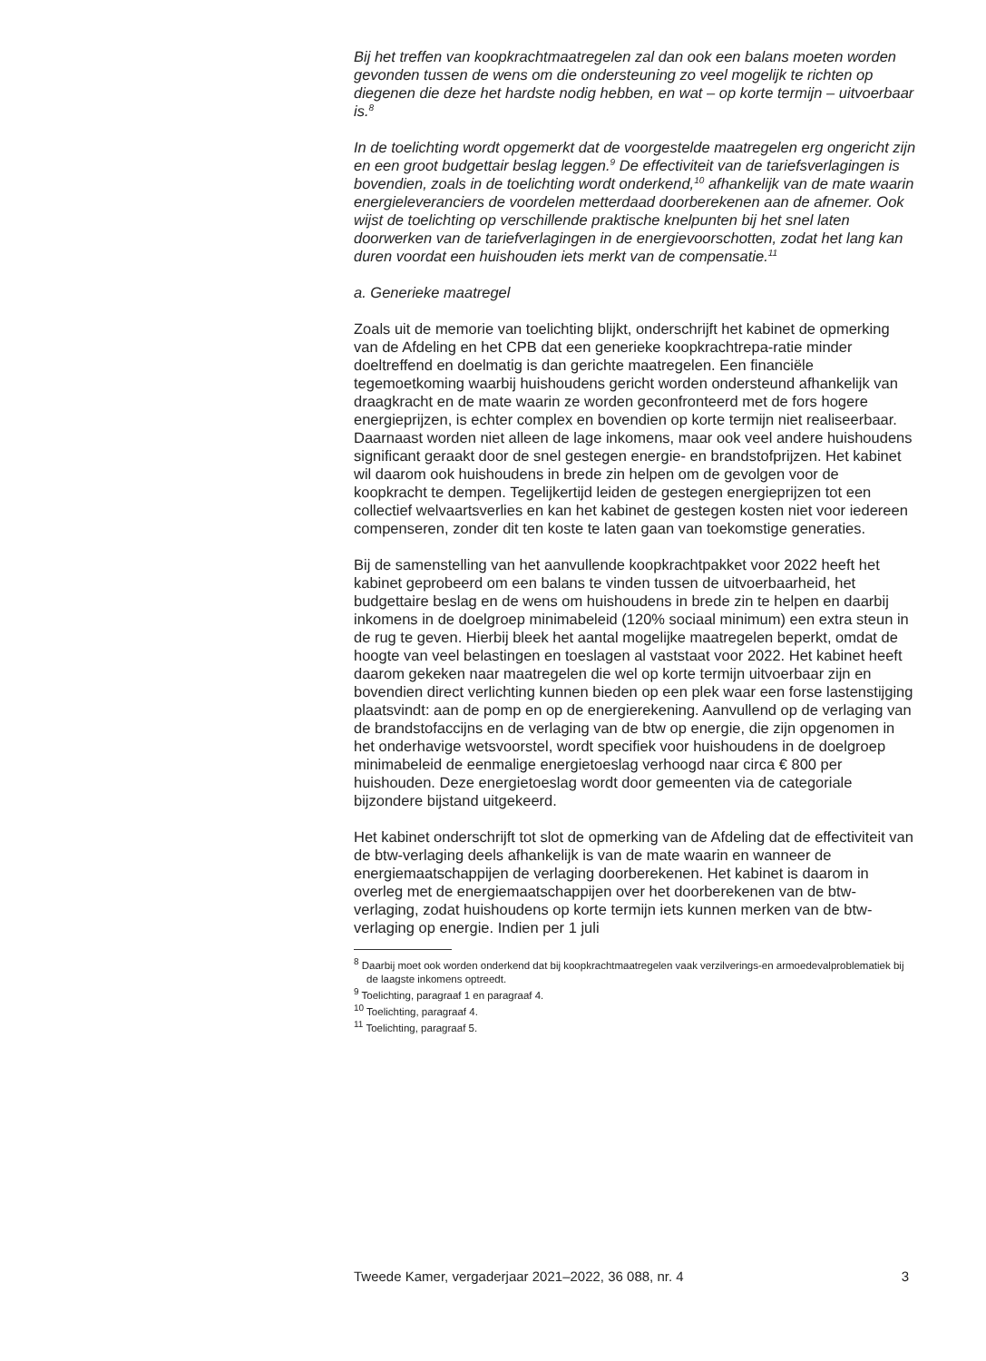Bij het treffen van koopkrachtmaatregelen zal dan ook een balans moeten worden gevonden tussen de wens om die ondersteuning zo veel mogelijk te richten op diegenen die deze het hardste nodig hebben, en wat – op korte termijn – uitvoerbaar is.<sup>8</sup>
In de toelichting wordt opgemerkt dat de voorgestelde maatregelen erg ongericht zijn en een groot budgettair beslag leggen.<sup>9</sup> De effectiviteit van de tariefsverlagingen is bovendien, zoals in de toelichting wordt onderkend,<sup>10</sup> afhankelijk van de mate waarin energieleveranciers de voordelen metterdaad doorberekenen aan de afnemer. Ook wijst de toelichting op verschillende praktische knelpunten bij het snel laten doorwerken van de tariefverlagingen in de energievoorschotten, zodat het lang kan duren voordat een huishouden iets merkt van de compensatie.<sup>11</sup>
a. Generieke maatregel
Zoals uit de memorie van toelichting blijkt, onderschrijft het kabinet de opmerking van de Afdeling en het CPB dat een generieke koopkrachtrepa-ratie minder doeltreffend en doelmatig is dan gerichte maatregelen. Een financiële tegemoetkoming waarbij huishoudens gericht worden ondersteund afhankelijk van draagkracht en de mate waarin ze worden geconfronteerd met de fors hogere energieprijzen, is echter complex en bovendien op korte termijn niet realiseerbaar. Daarnaast worden niet alleen de lage inkomens, maar ook veel andere huishoudens significant geraakt door de snel gestegen energie- en brandstofprijzen. Het kabinet wil daarom ook huishoudens in brede zin helpen om de gevolgen voor de koopkracht te dempen. Tegelijkertijd leiden de gestegen energieprijzen tot een collectief welvaartsverlies en kan het kabinet de gestegen kosten niet voor iedereen compenseren, zonder dit ten koste te laten gaan van toekomstige generaties.
Bij de samenstelling van het aanvullende koopkrachtpakket voor 2022 heeft het kabinet geprobeerd om een balans te vinden tussen de uitvoerbaarheid, het budgettaire beslag en de wens om huishoudens in brede zin te helpen en daarbij inkomens in de doelgroep minimabeleid (120% sociaal minimum) een extra steun in de rug te geven. Hierbij bleek het aantal mogelijke maatregelen beperkt, omdat de hoogte van veel belastingen en toeslagen al vaststaat voor 2022. Het kabinet heeft daarom gekeken naar maatregelen die wel op korte termijn uitvoerbaar zijn en bovendien direct verlichting kunnen bieden op een plek waar een forse lastenstijging plaatsvindt: aan de pomp en op de energierekening. Aanvullend op de verlaging van de brandstofaccijns en de verlaging van de btw op energie, die zijn opgenomen in het onderhavige wetsvoorstel, wordt specifiek voor huishoudens in de doelgroep minimabeleid de eenmalige energietoeslag verhoogd naar circa € 800 per huishouden. Deze energietoeslag wordt door gemeenten via de categoriale bijzondere bijstand uitgekeerd.
Het kabinet onderschrijft tot slot de opmerking van de Afdeling dat de effectiviteit van de btw-verlaging deels afhankelijk is van de mate waarin en wanneer de energiemaatschappijen de verlaging doorberekenen. Het kabinet is daarom in overleg met de energiemaatschappijen over het doorberekenen van de btw-verlaging, zodat huishoudens op korte termijn iets kunnen merken van de btw-verlaging op energie. Indien per 1 juli
<sup>8</sup> Daarbij moet ook worden onderkend dat bij koopkrachtmaatregelen vaak verzilverings-en armoedevalproblematiek bij de laagste inkomens optreedt.
<sup>9</sup> Toelichting, paragraaf 1 en paragraaf 4.
<sup>10</sup> Toelichting, paragraaf 4.
<sup>11</sup> Toelichting, paragraaf 5.
Tweede Kamer, vergaderjaar 2021–2022, 36 088, nr. 4 3